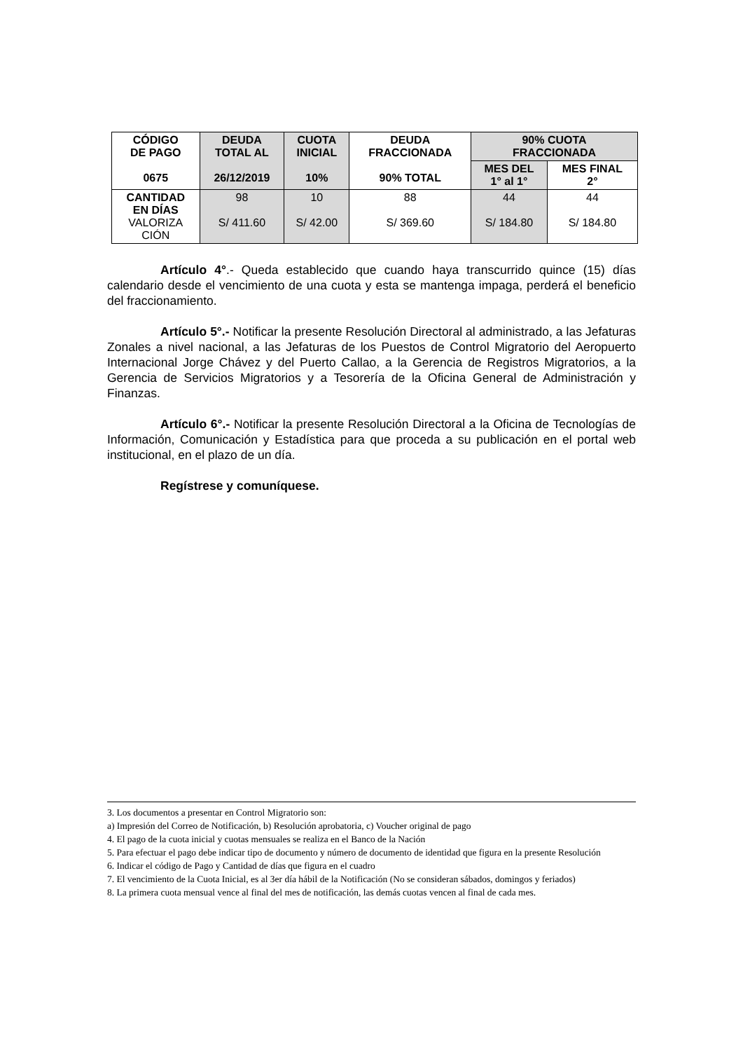| CÓDIGO DE PAGO 0675 | DEUDA TOTAL AL 26/12/2019 | CUOTA INICIAL 10% | DEUDA FRACCIONADA 90% TOTAL | 90% CUOTA FRACCIONADA | |
| --- | --- | --- | --- | --- | --- |
| | | | | MES DEL 1° al 1° | MES FINAL 2° |
| CANTIDAD EN DÍAS VALORIZA CIÓN | 98 S/ 411.60 | 10 S/ 42.00 | 88 S/ 369.60 | 44 S/ 184.80 | 44 S/ 184.80 |
Artículo 4°.- Queda establecido que cuando haya transcurrido quince (15) días calendario desde el vencimiento de una cuota y esta se mantenga impaga, perderá el beneficio del fraccionamiento.
Artículo 5°.- Notificar la presente Resolución Directoral al administrado, a las Jefaturas Zonales a nivel nacional, a las Jefaturas de los Puestos de Control Migratorio del Aeropuerto Internacional Jorge Chávez y del Puerto Callao, a la Gerencia de Registros Migratorios, a la Gerencia de Servicios Migratorios y a Tesorería de la Oficina General de Administración y Finanzas.
Artículo 6°.- Notificar la presente Resolución Directoral a la Oficina de Tecnologías de Información, Comunicación y Estadística para que proceda a su publicación en el portal web institucional, en el plazo de un día.
Regístrese y comuníquese.
3. Los documentos a presentar en Control Migratorio son:
a) Impresión del Correo de Notificación, b) Resolución aprobatoria, c) Voucher original de pago
4. El pago de la cuota inicial y cuotas mensuales se realiza en el Banco de la Nación
5. Para efectuar el pago debe indicar tipo de documento y número de documento de identidad que figura en la presente Resolución
6. Indicar el código de Pago y Cantidad de días que figura en el cuadro
7. El vencimiento de la Cuota Inicial, es al 3er día hábil de la Notificación (No se consideran sábados, domingos y feriados)
8. La primera cuota mensual vence al final del mes de notificación, las demás cuotas vencen al final de cada mes.